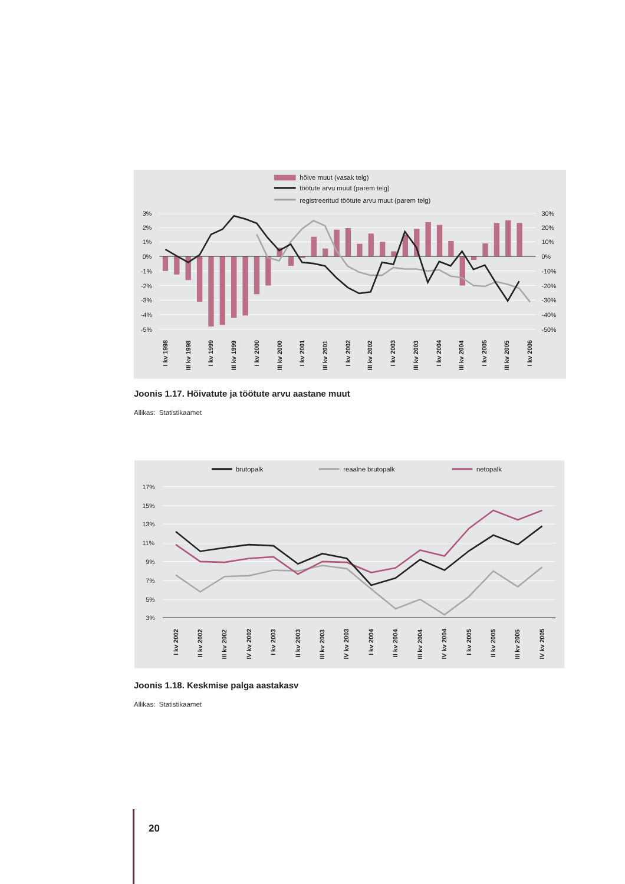hõive muut (vasak telg)
töötute arvu muut (parem telg)
registreeritud töötute arvu muut (parem telg)
3%
2%
1%
0%
-1%
-2%
-3%
-4%
-5%
30%
20%
10%
0%
-10%
-20%
-30%
-40%
-50%
I kv 1998
III kv 1998
I kv 1999
III kv 1999
I kv 2000
III kv 2000
I kv 2001
III kv 2001
I kv 2002
III kv 2002
I kv 2003
III kv 2003
I kv 2004
III kv 2004
I kv 2005
III kv 2005
I kv 2006
Joonis 1.17. Hõivatute ja töötute arvu aastane muut
Allikas: Statistikaamet
brutopalk
reaalne brutopalk
netopalk
17%
15%
13%
11%
9%
7%
5%
3%
I kv 2002
II kv 2002
III kv 2002
IV kv 2002
I kv 2003
II kv 2003
III kv 2003
IV kv 2003
I kv 2004
II kv 2004
III kv 2004
IV kv 2004
I kv 2005
II kv 2005
III kv 2005
IV kv 2005
Joonis 1.18. Keskmise palga aastakasv
Allikas: Statistikaamet
20